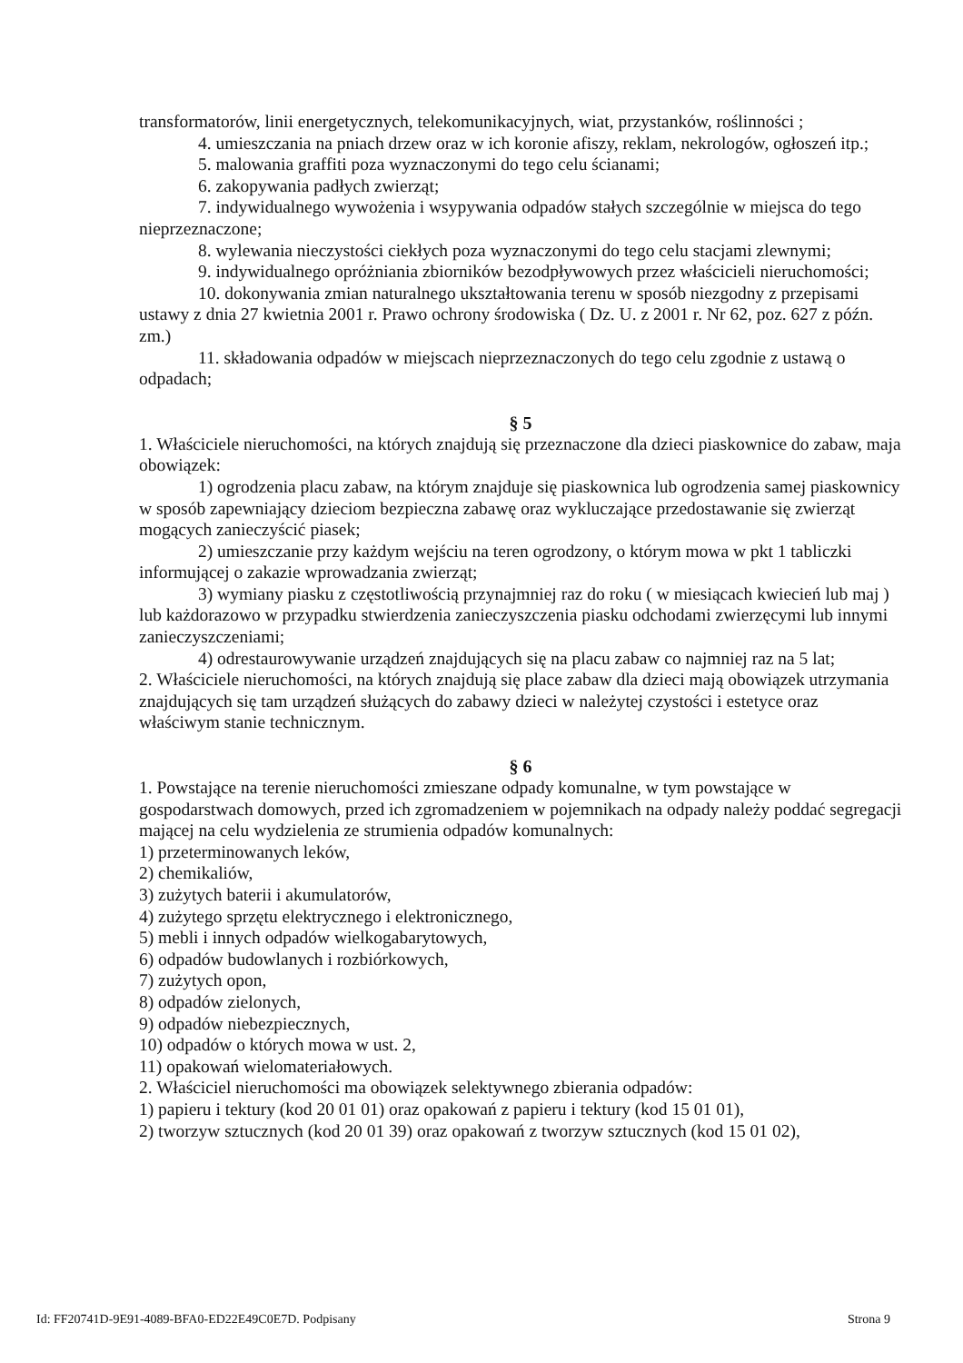transformatorów, linii energetycznych, telekomunikacyjnych, wiat, przystanków, roślinności ;
4. umieszczania na pniach drzew oraz w ich koronie afiszy, reklam, nekrologów, ogłoszeń itp.;
5. malowania graffiti poza wyznaczonymi do tego celu ścianami;
6. zakopywania padłych zwierząt;
7. indywidualnego wywożenia i wsypywania odpadów stałych szczególnie w miejsca do tego nieprzeznaczone;
8. wylewania nieczystości ciekłych poza wyznaczonymi do tego celu stacjami zlewnymi;
9. indywidualnego opróżniania zbiorników bezodpływowych przez właścicieli nieruchomości;
10. dokonywania zmian naturalnego ukształtowania terenu w sposób niezgodny z przepisami ustawy z dnia 27 kwietnia 2001 r. Prawo ochrony środowiska ( Dz. U. z 2001 r. Nr 62, poz. 627 z późn. zm.)
11. składowania odpadów w miejscach nieprzeznaczonych do tego celu zgodnie z ustawą o odpadach;
§ 5
1. Właściciele nieruchomości, na których znajdują się przeznaczone dla dzieci piaskownice do zabaw, maja obowiązek:
1) ogrodzenia placu zabaw, na którym znajduje się piaskownica lub ogrodzenia samej piaskownicy w sposób zapewniający dzieciom bezpieczna zabawę oraz wykluczające przedostawanie się zwierząt mogących zanieczyścić piasek;
2) umieszczanie przy każdym wejściu na teren ogrodzony, o którym mowa w pkt 1 tabliczki informującej o zakazie wprowadzania zwierząt;
3) wymiany piasku z częstotliwością przynajmniej raz do roku ( w miesiącach kwiecień lub maj ) lub każdorazowo w przypadku stwierdzenia zanieczyszczenia piasku odchodami zwierzęcymi lub innymi zanieczyszczeniami;
4) odrestaurowywanie urządzeń znajdujących się na placu zabaw co najmniej raz na 5 lat;
2. Właściciele nieruchomości, na których znajdują się place zabaw dla dzieci mają obowiązek utrzymania znajdujących się tam urządzeń służących do zabawy dzieci w należytej czystości i estetyce oraz właściwym stanie technicznym.
§ 6
1. Powstające na terenie nieruchomości zmieszane odpady komunalne, w tym powstające w gospodarstwach domowych, przed ich zgromadzeniem w pojemnikach na odpady należy poddać segregacji mającej na celu wydzielenia ze strumienia odpadów komunalnych:
1) przeterminowanych leków,
2) chemikaliów,
3) zużytych baterii i akumulatorów,
4) zużytego sprzętu elektrycznego i elektronicznego,
5) mebli i innych odpadów wielkogabarytowych,
6) odpadów budowlanych i rozbiórkowych,
7) zużytych opon,
8) odpadów zielonych,
9) odpadów niebezpiecznych,
10) odpadów o których mowa w ust. 2,
11) opakowań wielomateriałowych.
2. Właściciel nieruchomości ma obowiązek selektywnego zbierania odpadów:
1) papieru i tektury (kod 20 01 01) oraz opakowań z papieru i tektury (kod 15 01 01),
2) tworzyw sztucznych (kod 20 01 39) oraz opakowań z tworzyw sztucznych (kod 15 01 02),
Id: FF20741D-9E91-4089-BFA0-ED22E49C0E7D. Podpisany Strona 9